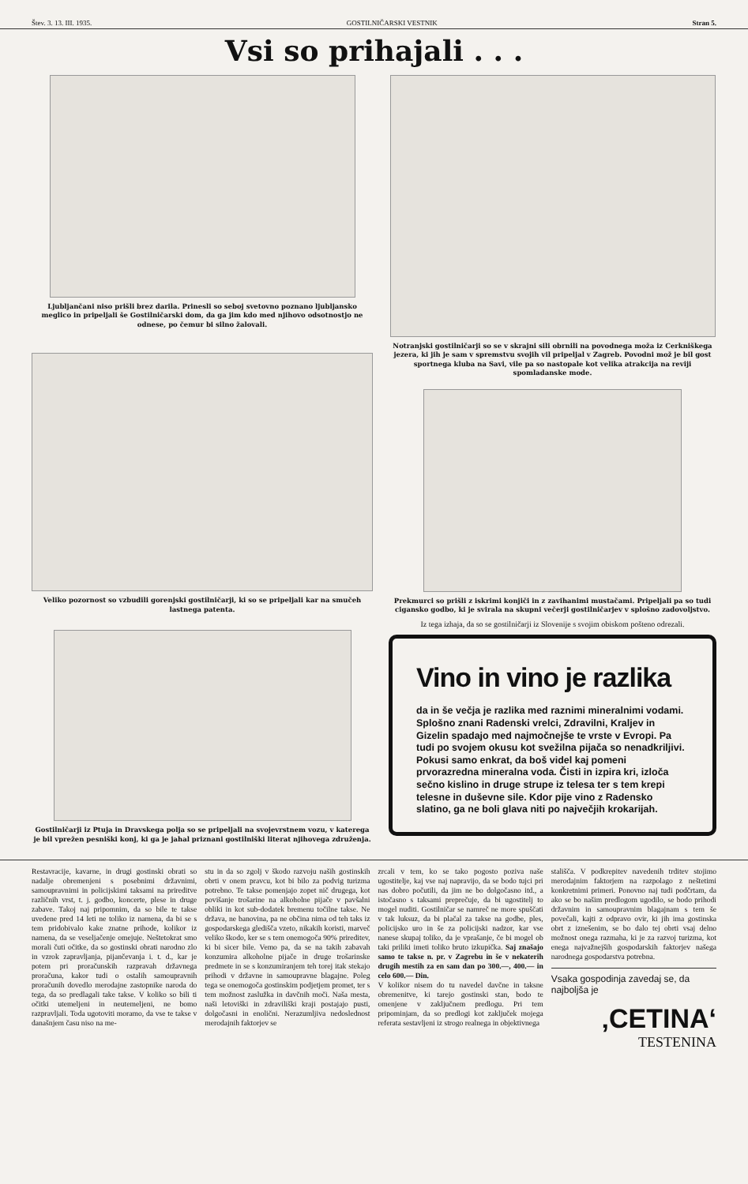Štev. 3. 13. III. 1935. GOSTILNIČARSKI VESTNIK Stran 5.
Vsi so prihajali . . .
Ljubljančani niso prišli brez darila. Prinesli so seboj svetovno poznano ljubljansko meglico in pripeljali še Gostilničarski dom, da ga jim kdo med njihovo odsotnostjo ne odnese, po čemur bi silno žalovali.
Veliko pozornost so vzbudili gorenjski gostilničarji, ki so se pripeljali kar na smučeh lastnega patenta.
Gostilničarji iz Ptuja in Dravskega polja so se pripeljali na svojevrstnem vozu, v katerega je bil vprežen pesniški konj, ki ga je jahal priznani gostilniški literat njihovega združenja.
Notranjski gostilničarji so se v skrajni sili obrnili na povodnega moža iz Cerkniškega jezera, ki jih je sam v spremstvu svojih vil pripeljal v Zagreb. Povodni mož je bil gost sportnega kluba na Savi, vile pa so nastopale kot velika atrakcija na reviji spomladanske mode.
Prekmurci so prišli z iskrimi konjiči in z zavihanimi mustačami. Pripeljali pa so tudi cigansko godbo, ki je svirala na skupni večerji gostilničarjev v splošno zadovoljstvo.
Iz tega izhaja, da so se gostilničarji iz Slovenije s svojim obiskom pošteno odrezali.
Vino in vino je razlika
da in še večja je razlika med raznimi mineralnimi vodami. Splošno znani Radenski vrelci, Zdravilni, Kraljev in Gizelin spadajo med najmočnejše te vrste v Evropi. Pa tudi po svojem okusu kot svežilna pijača so nenadkriljivi.
Pokusi samo enkrat, da boš videl kaj pomeni prvorazredna mineralna voda. Čisti in izpira kri, izloča sečno kislino in druge strupe iz telesa ter s tem krepi telesne in duševne sile. Kdor pije vino z Radensko slatino, ga ne boli glava niti po največjih krokarijah.
Restavracije, kavarne, in drugi gostinski obrati so nadalje obremenjeni s posebnimi državnimi, samoupravnimi in policijskimi taksami na prireditve različnih vrst, t. j. godbo, koncerte, plese in druge zabave. Takoj naj pripomnim, da so bile te takse uvedene pred 14 leti ne toliko iz namena, da bi se s tem pridobivalo kake znatne prihode, kolikor iz namena, da se veseljačenje omejuje. Neštetokrat smo morali čuti očitke, da so gostinski obrati narodno zlo in vzrok zapravljanja, pijančevanja i. t. d., kar je potem pri proračunskih razpravah državnega proračuna, kakor tudi o ostalih samoupravnih proračunih dovedlo merodajne zastopnike naroda do tega, da so predlagali take takse. V koliko so bili ti očitki utemeljeni in neutemeljeni, ne bomo razpravljali. Toda ugotoviti moramo, da vse te takse v današnjem času niso na me-
stu in da so zgolj v škodo razvoju naših gostinskih obrti v onem pravcu, kot bi bilo za podvig turizma potrebno. Te takse pomenjajo zopet nič drugega, kot povišanje trošarine na alkoholne pijače v pavšalni obliki in kot sub-dodatek bremenu točilne takse. Ne država, ne banovina, pa ne občina nima od teh taks iz gospodarskega gledišča vzeto, nikakih koristi, marveč veliko škodo, ker se s tem onemogoča 90% prireditev, ki bi sicer bile. Vemo pa, da se na takih zabavah konzumira alkoholne pijače in druge trošarinske predmete in se s konzumiranjem teh torej itak stekajo prihodi v državne in samoupravne blagajne. Poleg tega se onemogoča gostinskim podjetjem promet, ter s tem možnost zaslužka in davčnih moči. Naša mesta, naši letoviški in zdraviliški kraji postajajo pusti, dolgočasni in enolični. Nerazumljiva nedoslednost merodajnih faktorjev se
zrcali v tem, ko se tako pogosto poziva naše ugostitelje, kaj vse naj napravijo, da se bodo tujci pri nas dobro počutili, da jim ne bo dolgočasno itd., a istočasno s taksami preprečuje, da bi ugostitelj to mogel nuditi. Gostilničar se namreč ne more spuščati v tak luksuz, da bi plačal za takse na godbe, ples, policijsko uro in še za policijski nadzor, kar vse nanese skupaj toliko, da je vprašanje, če bi mogel ob taki priliki imeti toliko bruto izkupička. Saj znašajo samo te takse n. pr. v Zagrebu in še v nekaterih drugih mestih za en sam dan po 300.—, 400.— in celo 600.— Din.
V kolikor nisem do tu navedel davčne in taksne obremenitve, ki tarejo gostinski stan, bodo te omenjene v zaključnem predlogu. Pri tem pripominjam, da so predlogi kot zaključek mojega referata sestavljeni iz strogo realnega in objektivnega
stališča. V podkrepitev navedenih trditev stojimo merodajnim faktorjem na razpolago z neštetimi konkretnimi primeri. Ponovno naj tudi podčrtam, da ako se bo našim predlogom ugodilo, se bodo prihodi državnim in samoupravnim blagajnam s tem še povečali, kajti z odpravo ovir, ki jih ima gostinska obrt z iznešenim, se bo dalo tej obrti vsaj delno možnost onega razmaha, ki je za razvoj turizma, kot enega najvažnejših gospodarskih faktorjev našega narodnega gospodarstva potrebna.
Vsaka gospodinja zavedaj se, da najboljša je
‚CETINA‘
TESTENINA